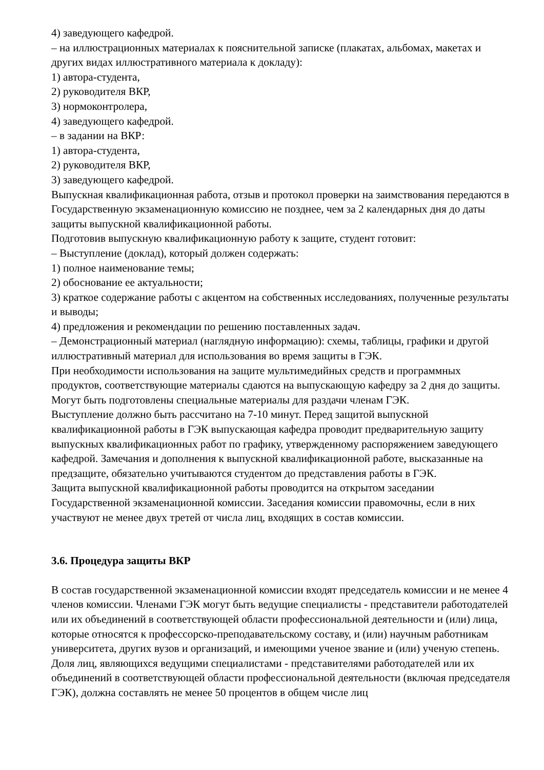4) заведующего кафедрой.
– на иллюстрационных материалах к пояснительной записке (плакатах, альбомах, макетах и других видах иллюстративного материала к докладу):
1) автора-студента,
2) руководителя ВКР,
3) нормоконтролера,
4) заведующего кафедрой.
– в задании на ВКР:
1) автора-студента,
2) руководителя ВКР,
3) заведующего кафедрой.
Выпускная квалификационная работа, отзыв и протокол проверки на заимствования передаются в Государственную экзаменационную комиссию не позднее, чем за 2 календарных дня до даты защиты выпускной квалификационной работы.
Подготовив выпускную квалификационную работу к защите, студент готовит:
– Выступление (доклад), который должен содержать:
1) полное наименование темы;
2) обоснование ее актуальности;
3) краткое содержание работы с акцентом на собственных исследованиях, полученные результаты и выводы;
4) предложения и рекомендации по решению поставленных задач.
– Демонстрационный материал (наглядную информацию): схемы, таблицы, графики и другой иллюстративный материал для использования во время защиты в ГЭК.
При необходимости использования на защите мультимедийных средств и программных продуктов, соответствующие материалы сдаются на выпускающую кафедру за 2 дня до защиты.
Могут быть подготовлены специальные материалы для раздачи членам ГЭК.
Выступление должно быть рассчитано на 7-10 минут. Перед защитой выпускной квалификационной работы в ГЭК выпускающая кафедра проводит предварительную защиту выпускных квалификационных работ по графику, утвержденному распоряжением заведующего кафедрой. Замечания и дополнения к выпускной квалификационной работе, высказанные на предзащите, обязательно учитываются студентом до представления работы в ГЭК.
Защита выпускной квалификационной работы проводится на открытом заседании Государственной экзаменационной комиссии. Заседания комиссии правомочны, если в них участвуют не менее двух третей от числа лиц, входящих в состав комиссии.
3.6. Процедура защиты ВКР
В состав государственной экзаменационной комиссии входят председатель комиссии и не менее 4 членов комиссии. Членами ГЭК могут быть ведущие специалисты - представители работодателей или их объединений в соответствующей области профессиональной деятельности и (или) лица, которые относятся к профессорско-преподавательскому составу, и (или) научным работникам университета, других вузов и организаций, и имеющими ученое звание и (или) ученую степень. Доля лиц, являющихся ведущими специалистами - представителями работодателей или их объединений в соответствующей области профессиональной деятельности (включая председателя ГЭК), должна составлять не менее 50 процентов в общем числе лиц